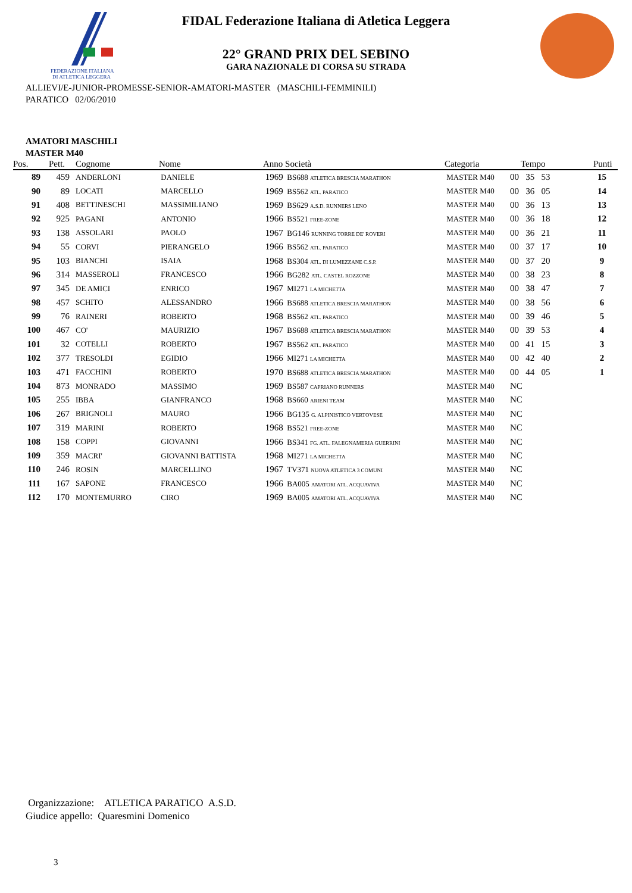FEDERAZIONE ITALIANA
DI ATLETICA LEGGERA
FIDAL Federazione Italiana di Atletica Leggera
22° GRAND PRIX DEL SEBINO
GARA NAZIONALE DI CORSA SU STRADA
ALLIEVI/E-JUNIOR-PROMESSE-SENIOR-AMATORI-MASTER (MASCHILI-FEMMINILI)
PARATICO 02/06/2010
AMATORI MASCHILI
MASTER M40
| Pos. | Pett. | Cognome | Nome | Anno Società | Categoria | Tempo | Punti |
| --- | --- | --- | --- | --- | --- | --- | --- |
| 89 | 459 | ANDERLONI | DANIELE | 1969 BS688 ATLETICA BRESCIA MARATHON | MASTER M40 | 00 35 53 | 15 |
| 90 | 89 | LOCATI | MARCELLO | 1969 BS562 ATL. PARATICO | MASTER M40 | 00 36 05 | 14 |
| 91 | 408 | BETTINESCHI | MASSIMILIANO | 1969 BS629 A.S.D. RUNNERS LENO | MASTER M40 | 00 36 13 | 13 |
| 92 | 925 | PAGANI | ANTONIO | 1966 BS521 FREE-ZONE | MASTER M40 | 00 36 18 | 12 |
| 93 | 138 | ASSOLARI | PAOLO | 1967 BG146 RUNNING TORRE DE' ROVERI | MASTER M40 | 00 36 21 | 11 |
| 94 | 55 | CORVI | PIERANGELO | 1966 BS562 ATL. PARATICO | MASTER M40 | 00 37 17 | 10 |
| 95 | 103 | BIANCHI | ISAIA | 1968 BS304 ATL. DI LUMEZZANE C.S.P. | MASTER M40 | 00 37 20 | 9 |
| 96 | 314 | MASSEROLI | FRANCESCO | 1966 BG282 ATL. CASTEL ROZZONE | MASTER M40 | 00 38 23 | 8 |
| 97 | 345 | DE AMICI | ENRICO | 1967 MI271 LA MICHETTA | MASTER M40 | 00 38 47 | 7 |
| 98 | 457 | SCHITO | ALESSANDRO | 1966 BS688 ATLETICA BRESCIA MARATHON | MASTER M40 | 00 38 56 | 6 |
| 99 | 76 | RAINERI | ROBERTO | 1968 BS562 ATL. PARATICO | MASTER M40 | 00 39 46 | 5 |
| 100 | 467 | CO' | MAURIZIO | 1967 BS688 ATLETICA BRESCIA MARATHON | MASTER M40 | 00 39 53 | 4 |
| 101 | 32 | COTELLI | ROBERTO | 1967 BS562 ATL. PARATICO | MASTER M40 | 00 41 15 | 3 |
| 102 | 377 | TRESOLDI | EGIDIO | 1966 MI271 LA MICHETTA | MASTER M40 | 00 42 40 | 2 |
| 103 | 471 | FACCHINI | ROBERTO | 1970 BS688 ATLETICA BRESCIA MARATHON | MASTER M40 | 00 44 05 | 1 |
| 104 | 873 | MONRADO | MASSIMO | 1969 BS587 CAPRIANO RUNNERS | MASTER M40 | NC | |
| 105 | 255 | IBBA | GIANFRANCO | 1968 BS660 ARIENI TEAM | MASTER M40 | NC | |
| 106 | 267 | BRIGNOLI | MAURO | 1966 BG135 G. ALPINISTICO VERTOVESE | MASTER M40 | NC | |
| 107 | 319 | MARINI | ROBERTO | 1968 BS521 FREE-ZONE | MASTER M40 | NC | |
| 108 | 158 | COPPI | GIOVANNI | 1966 BS341 FG. ATL. FALEGNAMERIA GUERRINI | MASTER M40 | NC | |
| 109 | 359 | MACRI' | GIOVANNI BATTISTA | 1968 MI271 LA MICHETTA | MASTER M40 | NC | |
| 110 | 246 | ROSIN | MARCELLINO | 1967 TV371 NUOVA ATLETICA 3 COMUNI | MASTER M40 | NC | |
| 111 | 167 | SAPONE | FRANCESCO | 1966 BA005 AMATORI ATL. ACQUAVIVA | MASTER M40 | NC | |
| 112 | 170 | MONTEMURRO | CIRO | 1969 BA005 AMATORI ATL. ACQUAVIVA | MASTER M40 | NC | |
Organizzazione: ATLETICA PARATICO A.S.D.
Giudice appello: Quaresmini Domenico
3